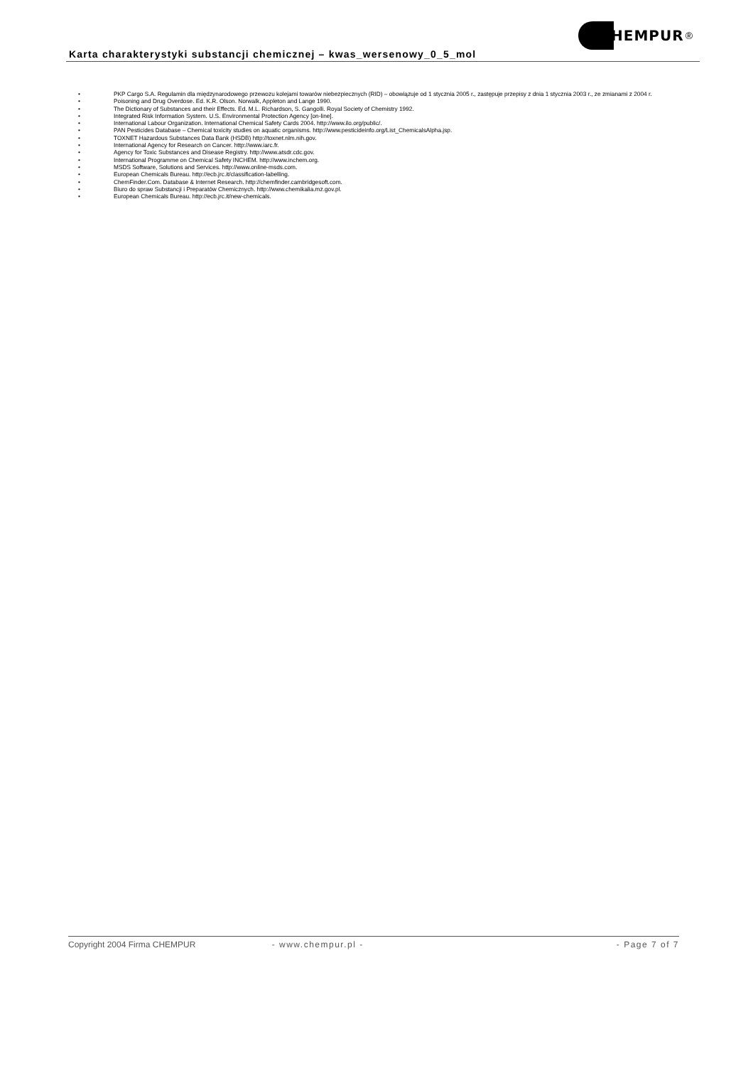Karta charakterystyki substancji chemicznej – kwas_wersenowy_0_5_mol
HEMPUR ®
• PKP Cargo S.A. Regulamin dla międzynarodowego przewozu kolejami towarów niebezpiecznych (RID) – obowiązuje od 1 stycznia 2005 r., zastępuje przepisy z dnia 1 stycznia 2003 r., ze zmianami z 2004 r.
• Poisoning and Drug Overdose. Ed. K.R. Olson. Norwalk, Appleton and Lange 1990.
• The Dictionary of Substances and their Effects. Ed. M.L. Richardson, S. Gangolli. Royal Society of Chemistry 1992.
• Integrated Risk Information System. U.S. Environmental Protection Agency [on-line].
• International Labour Organization. International Chemical Safety Cards 2004. http://www.ilo.org/public/.
• PAN Pesticides Database – Chemical toxicity studies on aquatic organisms. http://www.pesticideinfo.org/List_ChemicalsAlpha.jsp.
• TOXNET Hazardous Substances Data Bank (HSDB) http://toxnet.nlm.nih.gov.
• International Agency for Research on Cancer. http://www.iarc.fr.
• Agency for Toxic Substances and Disease Registry. http://www.atsdr.cdc.gov.
• International Programme on Chemical Safety INCHEM. http://www.inchem.org.
• MSDS Software, Solutions and Services. http://www.online-msds.com.
• European Chemicals Bureau. http://ecb.jrc.it/classification-labelling.
• ChemFinder.Com. Database & Internet Research. http://chemfinder.cambridgesoft.com.
• Biuro do spraw Substancji i Preparatów Chemicznych. http://www.chemikalia.mz.gov.pl.
• European Chemicals Bureau. http://ecb.jrc.it/new-chemicals.
Copyright 2004 Firma CHEMPUR - www.chempur.pl - - Page 7 of 7